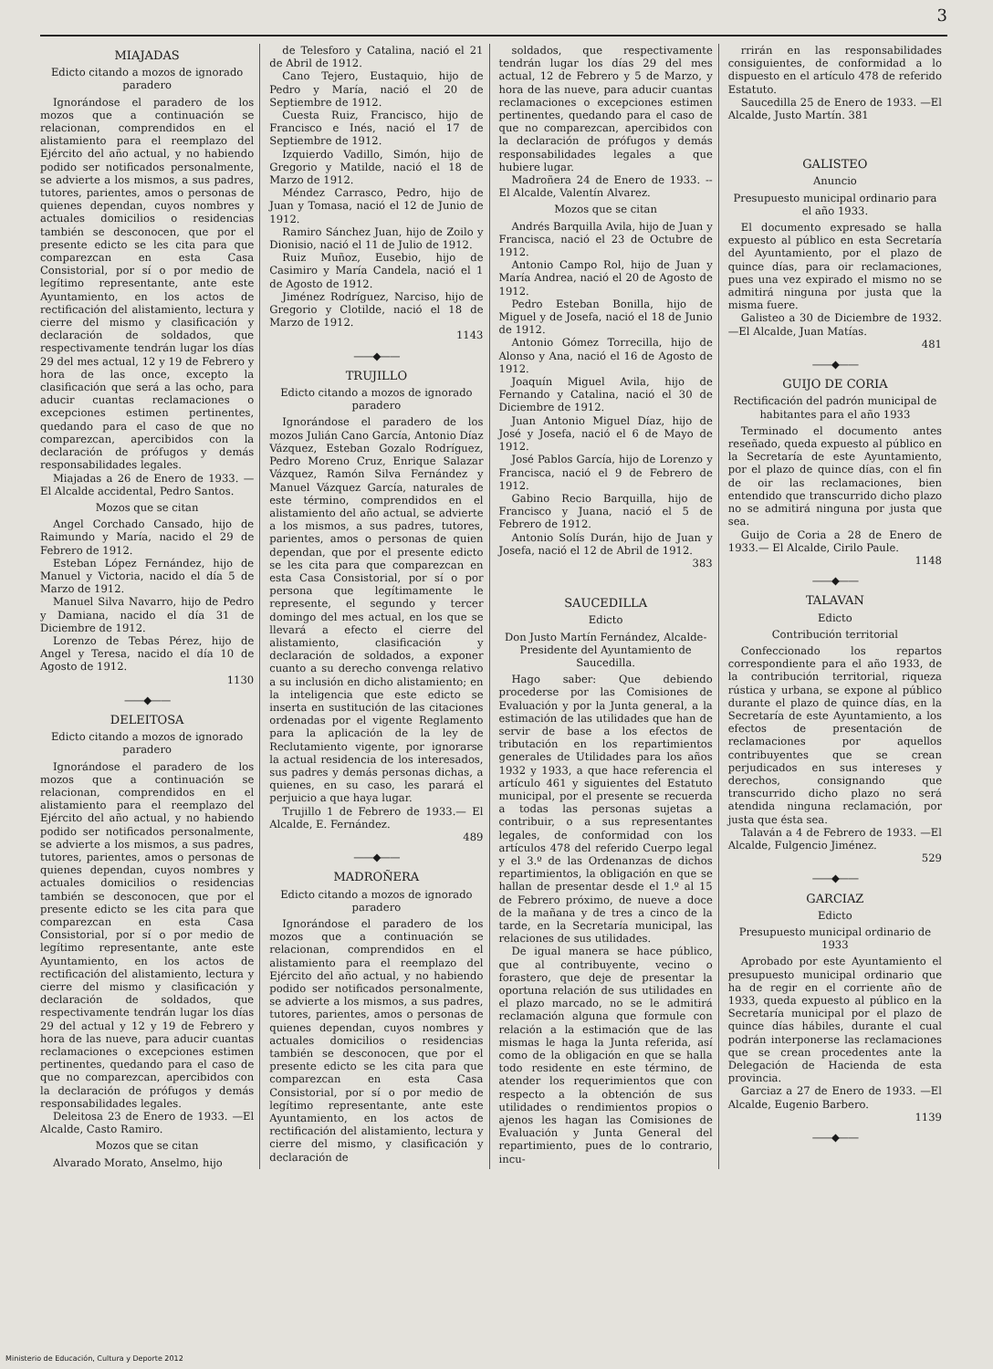3
MIAJADAS
Edicto citando a mozos de ignorado paradero
Ignorándose el paradero de los mozos que a continuación se relacionan, comprendidos en el alistamiento para el reemplazo del Ejército del año actual, y no habiendo podido ser notificados personalmente, se advierte a los mismos, a sus padres, tutores, parientes, amos o personas de quienes dependan, cuyos nombres y actuales domicilios o residencias también se desconocen, que por el presente edicto se les cita para que comparezcan en esta Casa Consistorial, por sí o por medio de legítimo representante, ante este Ayuntamiento, en los actos de rectificación del alistamiento, lectura y cierre del mismo y clasificación y declaración de soldados, que respectivamente tendrán lugar los días 29 del mes actual, 12 y 19 de Febrero y hora de las once, excepto la clasificación que será a las ocho, para aducir cuantas reclamaciones o excepciones estimen pertinentes, quedando para el caso de que no comparezcan, apercibidos con la declaración de prófugos y demás responsabilidades legales.
Miajadas a 26 de Enero de 1933. —El Alcalde accidental, Pedro Santos.
Mozos que se citan
Angel Corchado Cansado, hijo de Raimundo y María, nacido el 29 de Febrero de 1912.
Esteban López Fernández, hijo de Manuel y Victoria, nacido el día 5 de Marzo de 1912.
Manuel Silva Navarro, hijo de Pedro y Damiana, nacido el día 31 de Diciembre de 1912.
Lorenzo de Tebas Pérez, hijo de Angel y Teresa, nacido el día 10 de Agosto de 1912.
1130
——◆——
DELEITOSA
Edicto citando a mozos de ignorado paradero
Ignorándose el paradero de los mozos que a continuación se relacionan, comprendidos en el alistamiento para el reemplazo del Ejército del año actual, y no habiendo podido ser notificados personalmente, se advierte a los mismos, a sus padres, tutores, parientes, amos o personas de quienes dependan, cuyos nombres y actuales domicilios o residencias también se desconocen, que por el presente edicto se les cita para que comparezcan en esta Casa Consistorial, por sí o por medio de legítimo representante, ante este Ayuntamiento, en los actos de rectificación del alistamiento, lectura y cierre del mismo y clasificación y declaración de soldados, que respectivamente tendrán lugar los días 29 del actual y 12 y 19 de Febrero y hora de las nueve, para aducir cuantas reclamaciones o excepciones estimen pertinentes, quedando para el caso de que no comparezcan, apercibidos con la declaración de prófugos y demás responsabilidades legales.
Deleitosa 23 de Enero de 1933. —El Alcalde, Casto Ramiro.
Mozos que se citan
Alvarado Morato, Anselmo, hijo
de Telesforo y Catalina, nació el 21 de Abril de 1912.
Cano Tejero, Eustaquio, hijo de Pedro y María, nació el 20 de Septiembre de 1912.
Cuesta Ruiz, Francisco, hijo de Francisco e Inés, nació el 17 de Septiembre de 1912.
Izquierdo Vadillo, Simón, hijo de Gregorio y Matilde, nació el 18 de Marzo de 1912.
Méndez Carrasco, Pedro, hijo de Juan y Tomasa, nació el 12 de Junio de 1912.
Ramiro Sánchez Juan, hijo de Zoilo y Dionisio, nació el 11 de Julio de 1912.
Ruiz Muñoz, Eusebio, hijo de Casimiro y María Candela, nació el 1 de Agosto de 1912.
Jiménez Rodríguez, Narciso, hijo de Gregorio y Clotilde, nació el 18 de Marzo de 1912.
1143
——◆——
TRUJILLO
Edicto citando a mozos de ignorado paradero
Ignorándose el paradero de los mozos Julián Cano García, Antonio Díaz Vázquez, Esteban Gozalo Rodríguez, Pedro Moreno Cruz, Enrique Salazar Vázquez, Ramón Silva Fernández y Manuel Vázquez García, naturales de este término, comprendidos en el alistamiento del año actual, se advierte a los mismos, a sus padres, tutores, parientes, amos o personas de quien dependan, que por el presente edicto se les cita para que comparezcan en esta Casa Consistorial, por sí o por persona que legítimamente le represente, el segundo y tercer domingo del mes actual, en los que se llevará a efecto el cierre del alistamiento, clasificación y declaración de soldados, a exponer cuanto a su derecho convenga relativo a su inclusión en dicho alistamiento; en la inteligencia que este edicto se inserta en sustitución de las citaciones ordenadas por el vigente Reglamento para la aplicación de la ley de Reclutamiento vigente, por ignorarse la actual residencia de los interesados, sus padres y demás personas dichas, a quienes, en su caso, les parará el perjuicio a que haya lugar.
Trujillo 1 de Febrero de 1933.— El Alcalde, E. Fernández.
489
——◆——
MADROÑERA
Edicto citando a mozos de ignorado paradero
Ignorándose el paradero de los mozos que a continuación se relacionan, comprendidos en el alistamiento para el reemplazo del Ejército del año actual, y no habiendo podido ser notificados personalmente, se advierte a los mismos, a sus padres, tutores, parientes, amos o personas de quienes dependan, cuyos nombres y actuales domicilios o residencias también se desconocen, que por el presente edicto se les cita para que comparezcan en esta Casa Consistorial, por sí o por medio de legítimo representante, ante este Ayuntamiento, en los actos de rectificación del alistamiento, lectura y cierre del mismo, y clasificación y declaración de
soldados, que respectivamente tendrán lugar los días 29 del mes actual, 12 de Febrero y 5 de Marzo, y hora de las nueve, para aducir cuantas reclamaciones o excepciones estimen pertinentes, quedando para el caso de que no comparezcan, apercibidos con la declaración de prófugos y demás responsabilidades legales a que hubiere lugar.
Madroñera 24 de Enero de 1933. -- El Alcalde, Valentín Alvarez.
Mozos que se citan
Andrés Barquilla Avila, hijo de Juan y Francisca, nació el 23 de Octubre de 1912.
Antonio Campo Rol, hijo de Juan y María Andrea, nació el 20 de Agosto de 1912.
Pedro Esteban Bonilla, hijo de Miguel y de Josefa, nació el 18 de Junio de 1912.
Antonio Gómez Torrecilla, hijo de Alonso y Ana, nació el 16 de Agosto de 1912.
Joaquín Miguel Avila, hijo de Fernando y Catalina, nació el 30 de Diciembre de 1912.
Juan Antonio Miguel Díaz, hijo de José y Josefa, nació el 6 de Mayo de 1912.
José Pablos García, hijo de Lorenzo y Francisca, nació el 9 de Febrero de 1912.
Gabino Recio Barquilla, hijo de Francisco y Juana, nació el 5 de Febrero de 1912.
Antonio Solís Durán, hijo de Juan y Josefa, nació el 12 de Abril de 1912.
383
SAUCEDILLA
Edicto
Don Justo Martín Fernández, Alcalde-Presidente del Ayuntamiento de Saucedilla.
Hago saber: Que debiendo procederse por las Comisiones de Evaluación y por la Junta general, a la estimación de las utilidades que han de servir de base a los efectos de tributación en los repartimientos generales de Utilidades para los años 1932 y 1933, a que hace referencia el artículo 461 y siguientes del Estatuto municipal, por el presente se recuerda a todas las personas sujetas a contribuir, o a sus representantes legales, de conformidad con los artículos 478 del referido Cuerpo legal y el 3.º de las Ordenanzas de dichos repartimientos, la obligación en que se hallan de presentar desde el 1.º al 15 de Febrero próximo, de nueve a doce de la mañana y de tres a cinco de la tarde, en la Secretaría municipal, las relaciones de sus utilidades.
De igual manera se hace público, que al contribuyente, vecino o forastero, que deje de presentar la oportuna relación de sus utilidades en el plazo marcado, no se le admitirá reclamación alguna que formule con relación a la estimación que de las mismas le haga la Junta referida, así como de la obligación en que se halla todo residente en este término, de atender los requerimientos que con respecto a la obtención de sus utilidades o rendimientos propios o ajenos les hagan las Comisiones de Evaluación y Junta General del repartimiento, pues de lo contrario, incu-
rrirán en las responsabilidades consiguientes, de conformidad a lo dispuesto en el artículo 478 de referido Estatuto.
Saucedilla 25 de Enero de 1933. —El Alcalde, Justo Martín. 381
GALISTEO
Anuncio
Presupuesto municipal ordinario para el año 1933.
El documento expresado se halla expuesto al público en esta Secretaría del Ayuntamiento, por el plazo de quince días, para oir reclamaciones, pues una vez expirado el mismo no se admitirá ninguna por justa que la misma fuere.
Galisteo a 30 de Diciembre de 1932.—El Alcalde, Juan Matías.
481
——◆——
GUIJO DE CORIA
Rectificación del padrón municipal de habitantes para el año 1933
Terminado el documento antes reseñado, queda expuesto al público en la Secretaría de este Ayuntamiento, por el plazo de quince días, con el fin de oir las reclamaciones, bien entendido que transcurrido dicho plazo no se admitirá ninguna por justa que sea.
Guijo de Coria a 28 de Enero de 1933.— El Alcalde, Cirilo Paule.
1148
——◆——
TALAVAN
Edicto
Contribución territorial
Confeccionado los repartos correspondiente para el año 1933, de la contribución territorial, riqueza rústica y urbana, se expone al público durante el plazo de quince días, en la Secretaría de este Ayuntamiento, a los efectos de presentación de reclamaciones por aquellos contribuyentes que se crean perjudicados en sus intereses y derechos, consignando que transcurrido dicho plazo no será atendida ninguna reclamación, por justa que ésta sea.
Talaván a 4 de Febrero de 1933. —El Alcalde, Fulgencio Jiménez.
529
——◆——
GARCIAZ
Edicto
Presupuesto municipal ordinario de 1933
Aprobado por este Ayuntamiento el presupuesto municipal ordinario que ha de regir en el corriente año de 1933, queda expuesto al público en la Secretaría municipal por el plazo de quince días hábiles, durante el cual podrán interponerse las reclamaciones que se crean procedentes ante la Delegación de Hacienda de esta provincia.
Garciaz a 27 de Enero de 1933. —El Alcalde, Eugenio Barbero.
1139
——◆——
Ministerio de Educación, Cultura y Deporte 2012